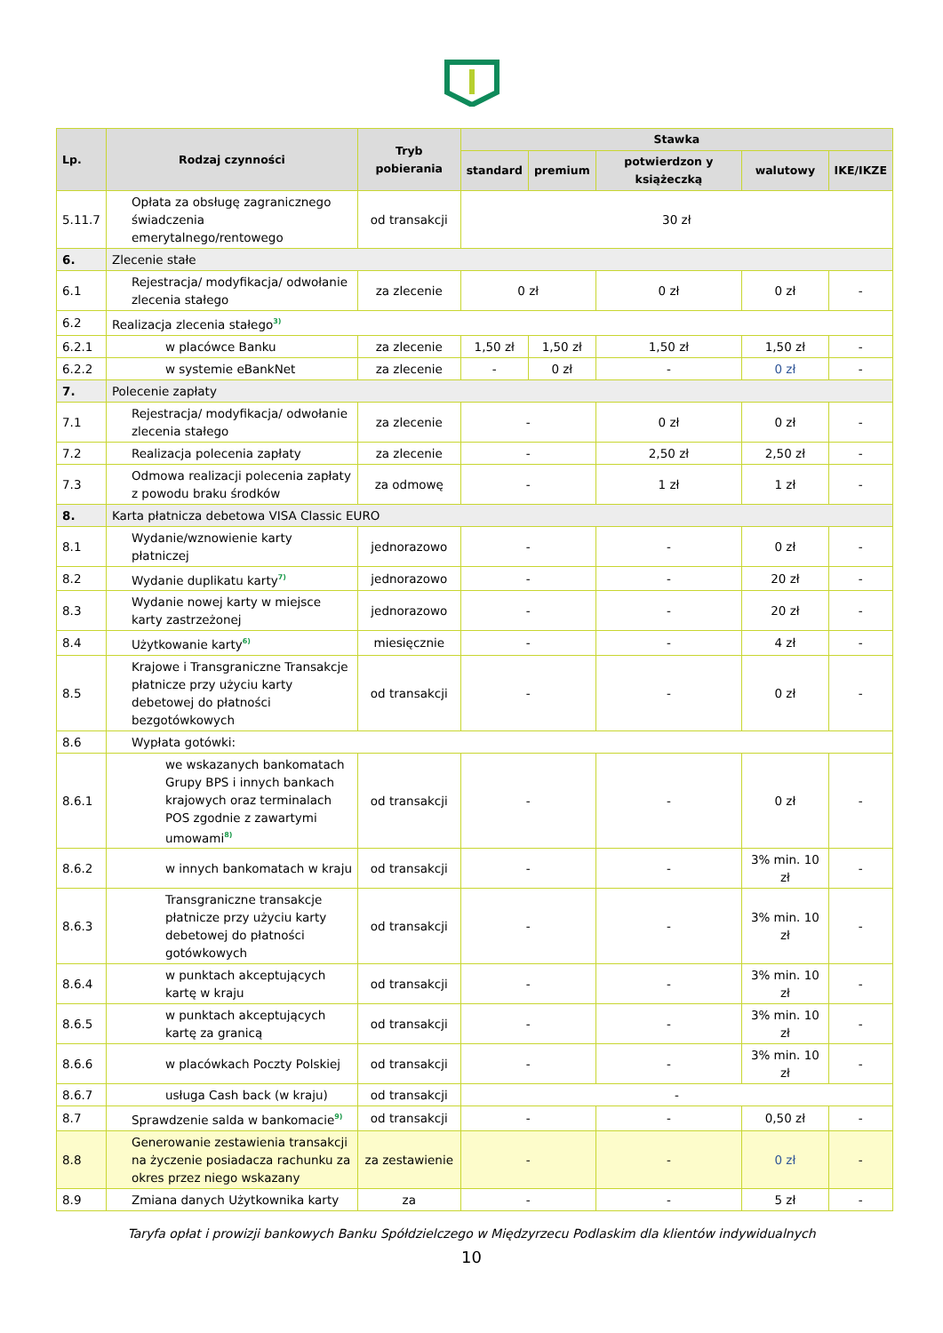| Lp. | Rodzaj czynności | Tryb pobierania | Stawka | | | | |
| --- | --- | --- | --- | --- | --- | --- | --- |
| | | | standard | premium | potwierdzon y książeczką | walutowy | IKE/IKZE |
| 5.11.7 | Opłata za obsługę zagranicznego świadczenia emerytalnego/rentowego | od transakcji | 30 zł | | | | |
| 6. | Zlecenie stałe | | | | | | |
| 6.1 | Rejestracja/ modyfikacja/ odwołanie zlecenia stałego | za zlecenie | 0 zł | | 0 zł | 0 zł | - |
| 6.2 | Realizacja zlecenia stałego<sup>3)</sup> | | | | | | |
| 6.2.1 | w placówce Banku | za zlecenie | 1,50 zł | 1,50 zł | 1,50 zł | 1,50 zł | - |
| 6.2.2 | w systemie eBankNet | za zlecenie | - | 0 zł | - | 0 zł | - |
| 7. | Polecenie zapłaty | | | | | | |
| 7.1 | Rejestracja/ modyfikacja/ odwołanie zlecenia stałego | za zlecenie | - | | 0 zł | 0 zł | - |
| 7.2 | Realizacja polecenia zapłaty | za zlecenie | - | | 2,50 zł | 2,50 zł | - |
| 7.3 | Odmowa realizacji polecenia zapłaty z powodu braku środków | za odmowę | - | | 1 zł | 1 zł | - |
| 8. | Karta płatnicza debetowa VISA Classic EURO | | | | | | |
| 8.1 | Wydanie/wznowienie karty płatniczej | jednorazowo | - | | - | 0 zł | - |
| 8.2 | Wydanie duplikatu karty<sup>7)</sup> | jednorazowo | - | | - | 20 zł | - |
| 8.3 | Wydanie nowej karty w miejsce karty zastrzeżonej | jednorazowo | - | | - | 20 zł | - |
| 8.4 | Użytkowanie karty<sup>6)</sup> | miesięcznie | - | | - | 4 zł | - |
| 8.5 | Krajowe i Transgraniczne Transakcje płatnicze przy użyciu karty debetowej do płatności bezgotówkowych | od transakcji | - | | - | 0 zł | - |
| 8.6 | Wypłata gotówki: | | | | | | |
| 8.6.1 | we wskazanych bankomatach Grupy BPS i innych bankach krajowych oraz terminalach POS zgodnie z zawartymi umowami<sup>8)</sup> | od transakcji | - | | - | 0 zł | - |
| 8.6.2 | w innych bankomatach w kraju | od transakcji | - | | - | 3% min. 10 zł | - |
| 8.6.3 | Transgraniczne transakcje płatnicze przy użyciu karty debetowej do płatności gotówkowych | od transakcji | - | | - | 3% min. 10 zł | - |
| 8.6.4 | w punktach akceptujących kartę w kraju | od transakcji | - | | - | 3% min. 10 zł | - |
| 8.6.5 | w punktach akceptujących kartę za granicą | od transakcji | - | | - | 3% min. 10 zł | - |
| 8.6.6 | w placówkach Poczty Polskiej | od transakcji | - | | - | 3% min. 10 zł | - |
| 8.6.7 | usługa Cash back (w kraju) | od transakcji | - | | | | |
| 8.7 | Sprawdzenie salda w bankomacie<sup>9)</sup> | od transakcji | - | | - | 0,50 zł | - |
| 8.8 | Generowanie zestawienia transakcji na życzenie posiadacza rachunku za okres przez niego wskazany | za zestawienie | - | | - | 0 zł | - |
| 8.9 | Zmiana danych Użytkownika karty | za | - | | - | 5 zł | - |
Taryfa opłat i prowizji bankowych Banku Spółdzielczego w Międzyrzecu Podlaskim dla klientów indywidualnych
10